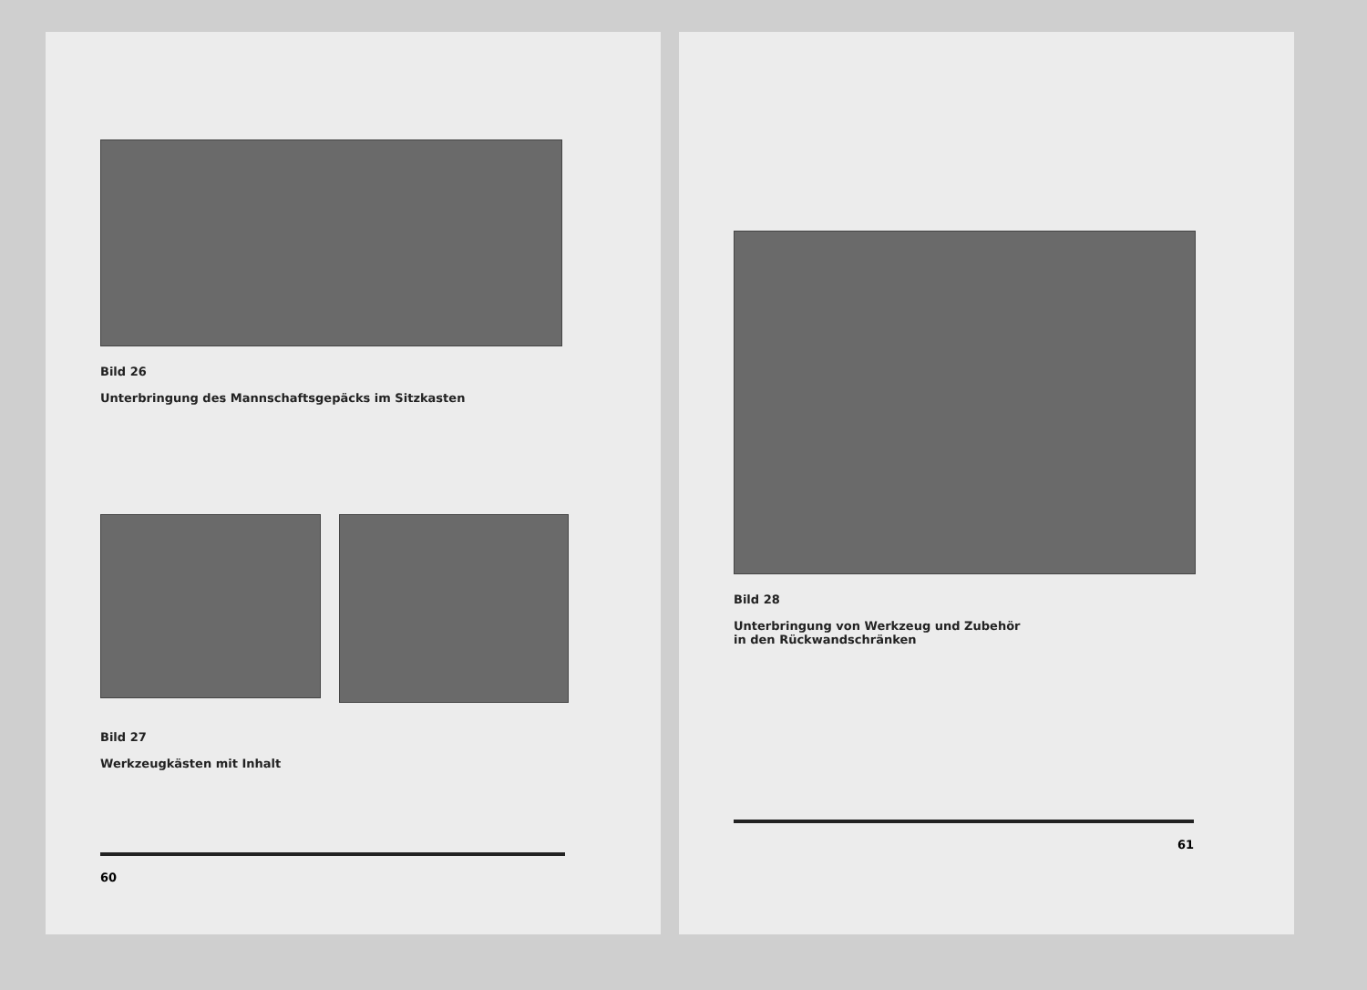Bild 26
Unterbringung des Mannschaftsgepäcks im Sitzkasten
Bild 27
Werkzeugkästen mit Inhalt
60
Bild 28
Unterbringung von Werkzeug und Zubehör
in den Rückwandschränken
61